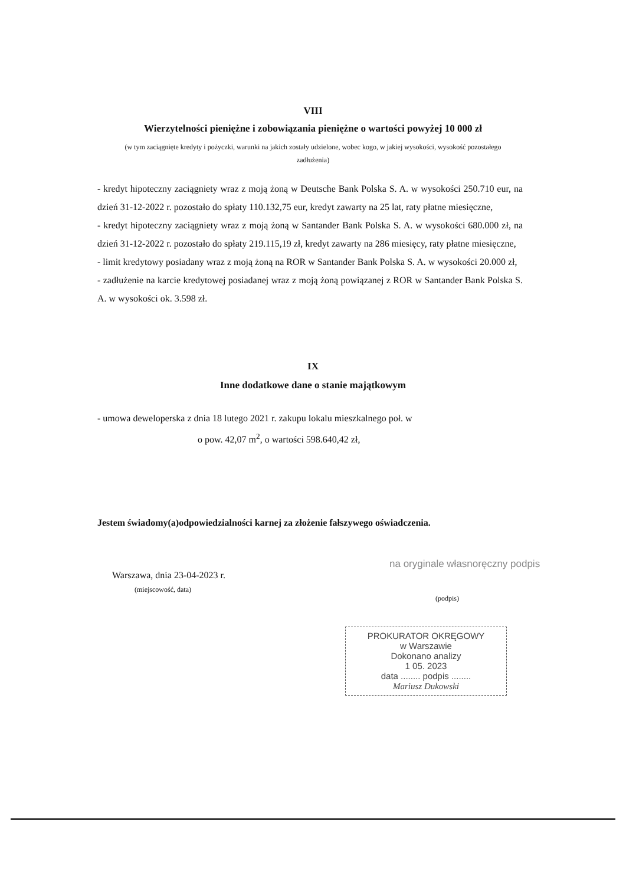VIII
Wierzytelności pieniężne i zobowiązania pieniężne o wartości powyżej 10 000 zł
(w tym zaciągnięte kredyty i pożyczki, warunki na jakich zostały udzielone, wobec kogo, w jakiej wysokości, wysokość pozostałego zadłużenia)
- kredyt hipoteczny zaciągniety wraz z moją żoną w Deutsche Bank Polska S. A. w wysokości 250.710 eur, na dzień 31-12-2022 r. pozostało do spłaty 110.132,75 eur, kredyt zawarty na 25 lat, raty płatne miesięczne,
- kredyt hipoteczny zaciągniety wraz z moją żoną w Santander Bank Polska S. A. w wysokości 680.000 zł, na dzień 31-12-2022 r. pozostało do spłaty 219.115,19 zł, kredyt zawarty na 286 miesięcy, raty płatne miesięczne,
- limit kredytowy posiadany wraz z moją żoną na ROR w Santander Bank Polska S. A. w wysokości 20.000 zł,
- zadłużenie na karcie kredytowej posiadanej wraz z moją żoną powiązanej z ROR w Santander Bank Polska S. A. w wysokości ok. 3.598 zł.
IX
Inne dodatkowe dane o stanie majątkowym
- umowa deweloperska z dnia 18 lutego 2021 r. zakupu lokalu mieszkalnego poł. w
o pow. 42,07 m<sup>2</sup>, o wartości 598.640,42 zł,
Jestem świadomy(a)odpowiedzialności karnej za złożenie fałszywego oświadczenia.
na oryginale własnoręczny podpis
Warszawa, dnia 23-04-2023 r.
(miejscowość, data)
(podpis)
PROKURATOR OKRĘGOWY
w Warszawie
Dokonano analizy
1 05. 2023
data ........ podpis ........
Mariusz Dukowski